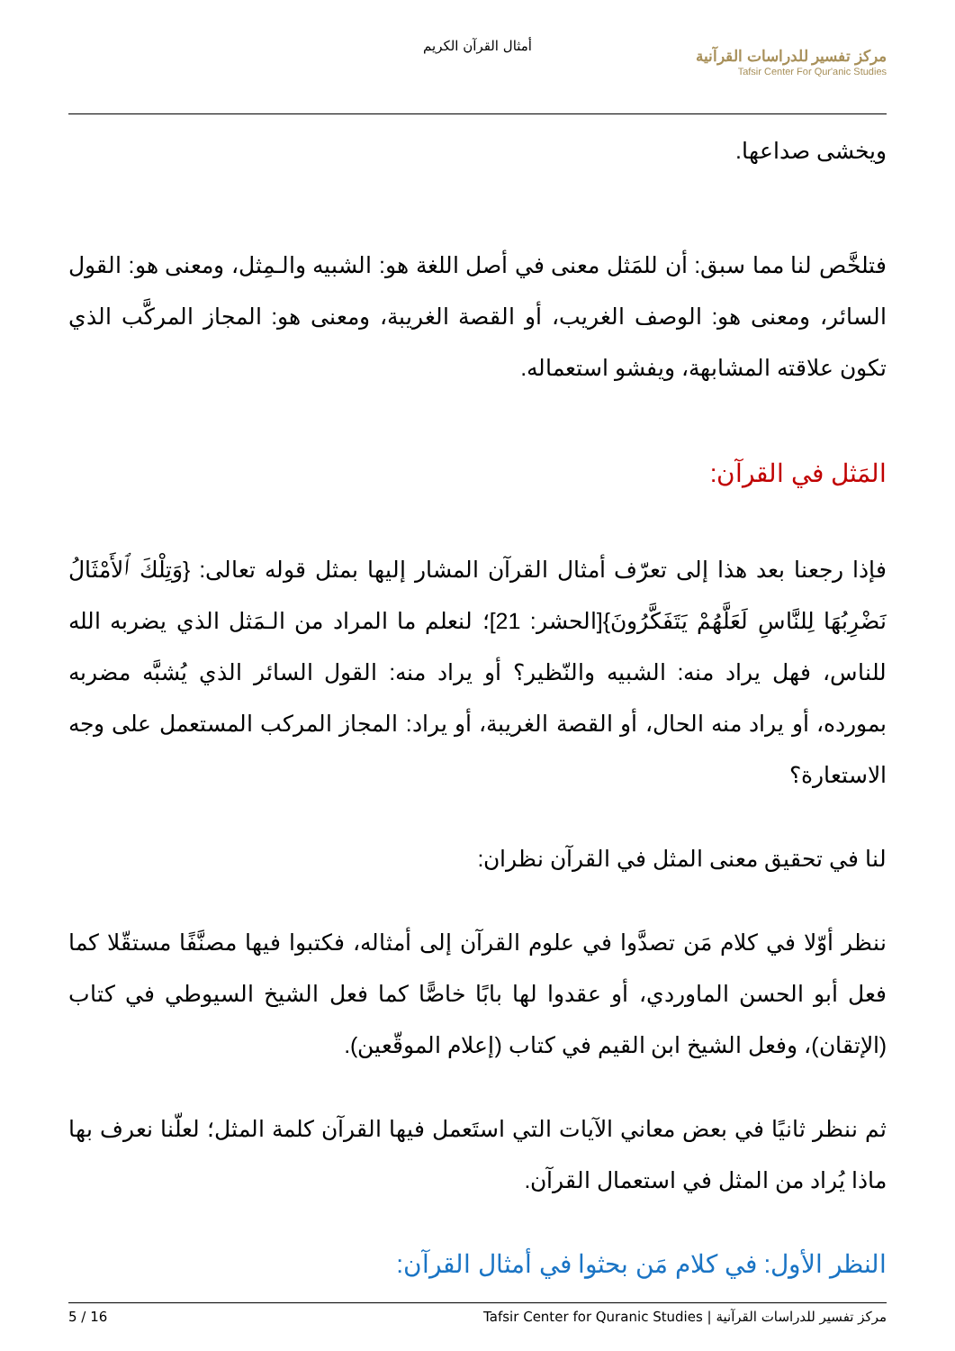أمثال القرآن الكريم
مركز تفسير للدراسات القرآنية
Tafsir Center For Qur'anic Studies
ويخشى صداعها.
فتلخَّص لنا مما سبق: أن للمَثل معنى في أصل اللغة هو: الشبيه والـمِثل، ومعنى هو: القول السائر، ومعنى هو: الوصف الغريب، أو القصة الغريبة، ومعنى هو: المجاز المركَّب الذي تكون علاقته المشابهة، ويفشو استعماله.
المَثل في القرآن:
فإذا رجعنا بعد هذا إلى تعرّف أمثال القرآن المشار إليها بمثل قوله تعالى: {وَتِلْكَ ٱلأَمْثَالُ نَضْرِبُهَا لِلنَّاسِ لَعَلَّهُمْ يَتَفَكَّرُونَ}[الحشر: 21]؛ لنعلم ما المراد من الـمَثل الذي يضربه الله للناس، فهل يراد منه: الشبيه والنّظير؟ أو يراد منه: القول السائر الذي يُشبَّه مضربه بمورده، أو يراد منه الحال، أو القصة الغريبة، أو يراد: المجاز المركب المستعمل على وجه الاستعارة؟
لنا في تحقيق معنى المثل في القرآن نظران:
ننظر أوّلا في كلام مَن تصدَّوا في علوم القرآن إلى أمثاله، فكتبوا فيها مصنَّفًا مستقّلا كما فعل أبو الحسن الماوردي، أو عقدوا لها بابًا خاصًّا كما فعل الشيخ السيوطي في كتاب (الإتقان)، وفعل الشيخ ابن القيم في كتاب (إعلام الموقّعين).
ثم ننظر ثانيًا في بعض معاني الآيات التي استَعمل فيها القرآن كلمة المثل؛ لعلّنا نعرف بها ماذا يُراد من المثل في استعمال القرآن.
النظر الأول: في كلام مَن بحثوا في أمثال القرآن:
5 / 16 مركز تفسير للدراسات القرآنية | Tafsir Center for Quranic Studies